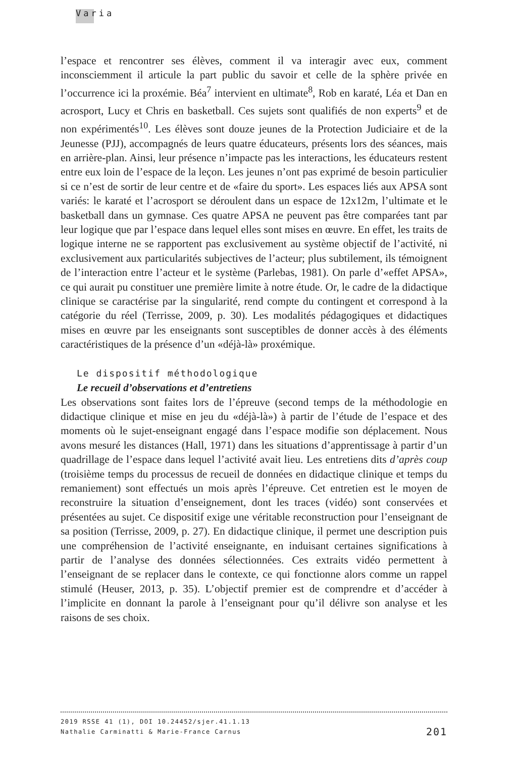Varia
l’espace et rencontrer ses élèves, comment il va interagir avec eux, comment inconsciemment il articule la part public du savoir et celle de la sphère privée en l’occurrence ici la proxémie. Béa<sup>7</sup> intervient en ultimate<sup>8</sup>, Rob en karaté, Léa et Dan en acrosport, Lucy et Chris en basketball. Ces sujets sont qualifiés de non experts<sup>9</sup> et de non expérimentés<sup>10</sup>. Les élèves sont douze jeunes de la Protection Judiciaire et de la Jeunesse (PJJ), accompagnés de leurs quatre éducateurs, présents lors des séances, mais en arrière-plan. Ainsi, leur présence n’impacte pas les interactions, les éducateurs restent entre eux loin de l’espace de la leçon. Les jeunes n’ont pas exprimé de besoin particulier si ce n’est de sortir de leur centre et de «faire du sport». Les espaces liés aux APSA sont variés: le karaté et l’acrosport se déroulent dans un espace de 12x12m, l’ultimate et le basketball dans un gymnase. Ces quatre APSA ne peuvent pas être comparées tant par leur logique que par l’espace dans lequel elles sont mises en œuvre. En effet, les traits de logique interne ne se rapportent pas exclusivement au système objectif de l’activité, ni exclusivement aux particularités subjectives de l’acteur; plus subtilement, ils témoignent de l’interaction entre l’acteur et le système (Parlebas, 1981). On parle d’«effet APSA», ce qui aurait pu constituer une première limite à notre étude. Or, le cadre de la didactique clinique se caractérise par la singularité, rend compte du contingent et correspond à la catégorie du réel (Terrisse, 2009, p. 30). Les modalités pédagogiques et didactiques mises en œuvre par les enseignants sont susceptibles de donner accès à des éléments caractéristiques de la présence d’un «déjà-là» proxémique.
Le dispositif méthodologique
Le recueil d’observations et d’entretiens
Les observations sont faites lors de l’épreuve (second temps de la méthodologie en didactique clinique et mise en jeu du «déjà-là») à partir de l’étude de l’espace et des moments où le sujet-enseignant engagé dans l’espace modifie son déplacement. Nous avons mesuré les distances (Hall, 1971) dans les situations d’apprentissage à partir d’un quadrillage de l’espace dans lequel l’activité avait lieu. Les entretiens dits d’après coup (troisième temps du processus de recueil de données en didactique clinique et temps du remaniement) sont effectués un mois après l’épreuve. Cet entretien est le moyen de reconstruire la situation d’enseignement, dont les traces (vidéo) sont conservées et présentées au sujet. Ce dispositif exige une véritable reconstruction pour l’enseignant de sa position (Terrisse, 2009, p. 27). En didactique clinique, il permet une description puis une compréhension de l’activité enseignante, en induisant certaines significations à partir de l’analyse des données sélectionnées. Ces extraits vidéo permettent à l’enseignant de se replacer dans le contexte, ce qui fonctionne alors comme un rappel stimulé (Heuser, 2013, p. 35). L’objectif premier est de comprendre et d’accéder à l’implicite en donnant la parole à l’enseignant pour qu’il délivre son analyse et les raisons de ses choix.
2019 RSSE 41 (1), DOI 10.24452/sjer.41.1.13
201 Nathalie Carminatti & Marie-France Carnus